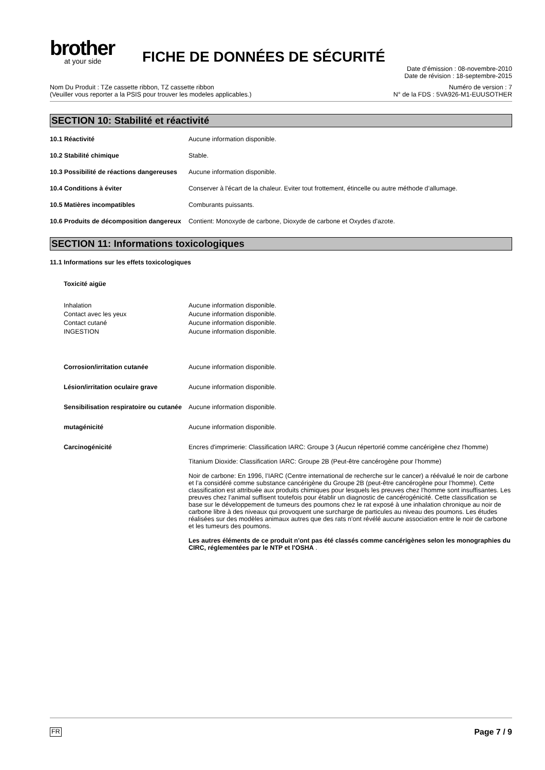brother
at your side
FICHE DE DONNÉES DE SÉCURITÉ
Date d’émission : 08-novembre-2010
Date de révision : 18-septembre-2015
Nom Du Produit : TZe cassette ribbon, TZ cassette ribbon
(Veuiller vous reporter a la PSIS pour trouver les modeles applicables.)
Numéro de version : 7
N° de la FDS : 5VA926-M1-EUUSOTHER
SECTION 10: Stabilité et réactivité
10.1 Réactivité Aucune information disponible.
10.2 Stabilité chimique Stable.
10.3 Possibilité de réactions dangereuses
Aucune information disponible.
10.4 Conditions à éviter Conserver à l'écart de la chaleur. Eviter tout frottement, étincelle ou autre méthode d’allumage.
10.5 Matières incompatibles Comburants puissants.
10.6 Produits de décomposition dangereux
Contient: Monoxyde de carbone, Dioxyde de carbone et Oxydes d'azote.
SECTION 11: Informations toxicologiques
11.1 Informations sur les effets toxicologiques
Toxicité aigüe
Inhalation Aucune information disponible.
Contact avec les yeux Aucune information disponible.
Contact cutané Aucune information disponible.
INGESTION Aucune information disponible.
Corrosion/irritation cutanée Aucune information disponible.
Lésion/irritation oculaire grave Aucune information disponible.
Sensibilisation respiratoire ou cutanée
Aucune information disponible.
mutagénicité Aucune information disponible.
Carcinogénicité Encres d'imprimerie: Classification IARC: Groupe 3 (Aucun répertorié comme cancérigène chez l'homme)
Titanium Dioxide: Classification IARC: Groupe 2B (Peut-être cancérogène pour l’homme)
Noir de carbone: En 1996, l’IARC (Centre international de recherche sur le cancer) a réévalué le noir de carbone et l’a considéré comme substance cancérigène du Groupe 2B (peut-être cancérogène pour l’homme). Cette classification est attribuée aux produits chimiques pour lesquels les preuves chez l’homme sont insuffisantes. Les preuves chez l’animal suffisent toutefois pour établir un diagnostic de cancérogénicité. Cette classification se base sur le développement de tumeurs des poumons chez le rat exposé à une inhalation chronique au noir de carbone libre à des niveaux qui provoquent une surcharge de particules au niveau des poumons. Les études réalisées sur des modèles animaux autres que des rats n’ont révélé aucune association entre le noir de carbone et les tumeurs des poumons.
Les autres éléments de ce produit n'ont pas été classés comme cancérigènes selon les monographies du CIRC, réglementées par le NTP et l'OSHA .
FR Page 7 / 9